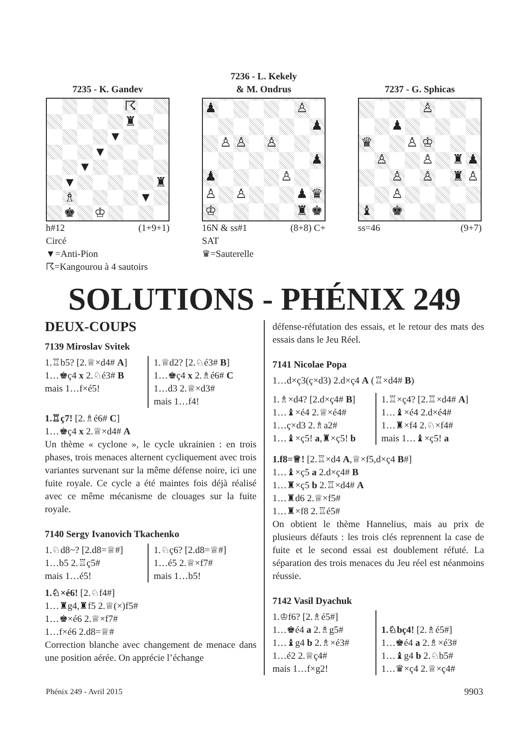7235 - K. Gandev
☈
♜
▼
▼
▼
▼
♜
♗
▼
♚
♔
h#12 (1+9+1)
Circé
▼=Anti-Pion
☈=Kangourou à 4 sautoirs
7236 - L. Kekely
& M. Ondrus
♟
♙
♟
♙
♙
♙
♟
♟
♙
♙
♙
♟
♛
♔
♜
♚
16N & ss#1 (8+8) C+
SAT
♛=Sauterelle
7237 - G. Sphicas
♙
♟
♛
♙
♔
♙
♙
♜
♟
♙
♙
♜
♙
♙
♝
♚
ss=46 (9+7)
SOLUTIONS - PHÉNIX 249
DEUX-COUPS
7139 Miroslav Svitek
1.♖b5? [2.♕×d4# A]
1…♚ç4 x 2.♘é3# B
mais 1…f×é5!
1.♕d2? [2.♘é3# B]
1…♚ç4 x 2.♗é6# C
1…d3 2.♕×d3#
mais 1…f4!
1.♖ç7! [2.♗é6# C]
1…♚ç4 x 2.♕×d4# A
Un thème « cyclone », le cycle ukrainien : en trois phases, trois menaces alternent cycliquement avec trois variantes survenant sur la même défense noire, ici une fuite royale. Ce cycle a été maintes fois déjà réalisé avec ce même mécanisme de clouages sur la fuite royale.
7140 Sergy Ivanovich Tkachenko
1.♘d8~? [2.d8=♕#]
1…b5 2.♖ç5#
mais 1…é5!
1.♘ç6? [2.d8=♕#]
1…é5 2.♕×f7#
mais 1…b5!
1.♘×é6! [2.♘f4#]
1…♜g4,♜f5 2.♕(×)f5#
1…♚×é6 2.♕×f7#
1…f×é6 2.d8=♕#
Correction blanche avec changement de menace dans une position aérée. On apprécie l’échange
défense-réfutation des essais, et le retour des mats des essais dans le Jeu Réel.
7141 Nicolae Popa
1…d×ç3(ç×d3) 2.d×ç4 A (♖×d4# B)
1.♗×d4? [2.d×ç4# B]
1…♝×é4 2.♕×é4#
1…ç×d3 2.♗a2#
1…♝×ç5! a,♜×ç5! b
1.♖×ç4? [2.♖×d4# A]
1…♝×é4 2.d×é4#
1…♜×f4 2.♘×f4#
mais 1…♝×ç5! a
1.f8=♕! [2.♖×d4 A,♕×f5,d×ç4 B#]
1…♝×ç5 a 2.d×ç4# B
1…♜×ç5 b 2.♖×d4# A
1…♜d6 2.♕×f5#
1…♜×f8 2.♖é5#
On obtient le thème Hannelius, mais au prix de plusieurs défauts : les trois clés reprennent la case de fuite et le second essai est doublement réfuté. La séparation des trois menaces du Jeu réel est néanmoins réussie.
7142 Vasil Dyachuk
1.♔f6? [2.♗é5#]
1…♚é4 a 2.♗g5#
1…♝g4 b 2.♗×é3#
1…é2 2.♕ç4#
mais 1…f×g2!
1.♘bç4! [2.♗é5#]
1…♚é4 a 2.♗×é3#
1…♝g4 b 2.♘b5#
1…♛×ç4 2.♕×ç4#
Phénix 249 - Avril 2015 9903